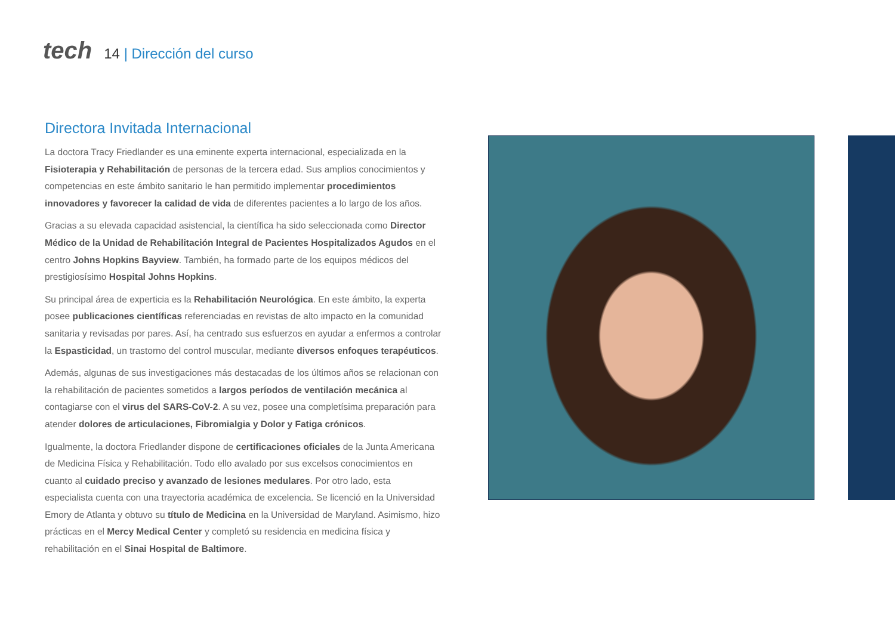tech
14 | Dirección del curso
Directora Invitada Internacional
La doctora Tracy Friedlander es una eminente experta internacional, especializada en la Fisioterapia y Rehabilitación de personas de la tercera edad. Sus amplios conocimientos y competencias en este ámbito sanitario le han permitido implementar procedimientos innovadores y favorecer la calidad de vida de diferentes pacientes a lo largo de los años.
Gracias a su elevada capacidad asistencial, la científica ha sido seleccionada como Director Médico de la Unidad de Rehabilitación Integral de Pacientes Hospitalizados Agudos en el centro Johns Hopkins Bayview. También, ha formado parte de los equipos médicos del prestigiosísimo Hospital Johns Hopkins.
Su principal área de experticia es la Rehabilitación Neurológica. En este ámbito, la experta posee publicaciones científicas referenciadas en revistas de alto impacto en la comunidad sanitaria y revisadas por pares. Así, ha centrado sus esfuerzos en ayudar a enfermos a controlar la Espasticidad, un trastorno del control muscular, mediante diversos enfoques terapéuticos.
Además, algunas de sus investigaciones más destacadas de los últimos años se relacionan con la rehabilitación de pacientes sometidos a largos períodos de ventilación mecánica al contagiarse con el virus del SARS-CoV-2. A su vez, posee una completísima preparación para atender dolores de articulaciones, Fibromialgia y Dolor y Fatiga crónicos.
Igualmente, la doctora Friedlander dispone de certificaciones oficiales de la Junta Americana de Medicina Física y Rehabilitación. Todo ello avalado por sus excelsos conocimientos en cuanto al cuidado preciso y avanzado de lesiones medulares. Por otro lado, esta especialista cuenta con una trayectoria académica de excelencia. Se licenció en la Universidad Emory de Atlanta y obtuvo su título de Medicina en la Universidad de Maryland. Asimismo, hizo prácticas en el Mercy Medical Center y completó su residencia en medicina física y rehabilitación en el Sinai Hospital de Baltimore.